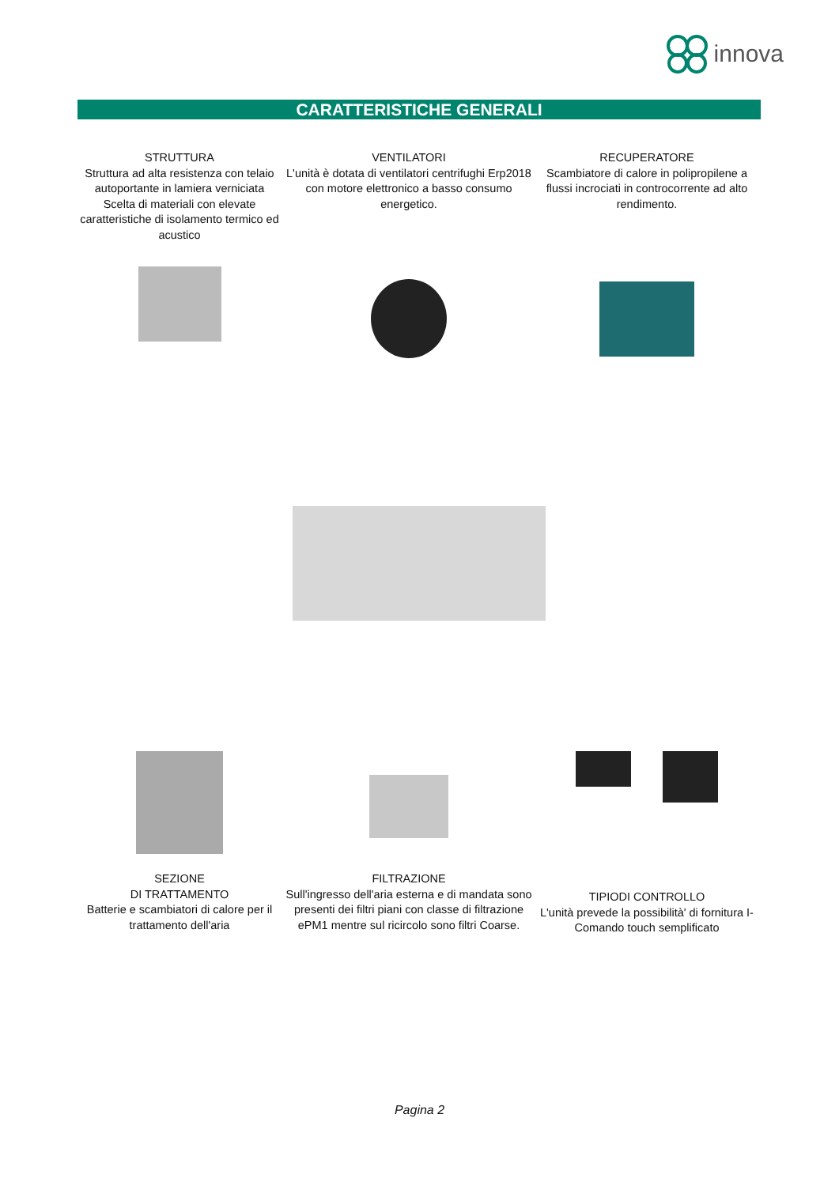innova
CARATTERISTICHE GENERALI
STRUTTURA
Struttura ad alta resistenza con telaio autoportante in lamiera verniciata
Scelta di materiali con elevate caratteristiche di isolamento termico ed acustico
VENTILATORI
L'unità è dotata di ventilatori centrifughi Erp2018 con motore elettronico a basso consumo energetico.
RECUPERATORE
Scambiatore di calore in polipropilene a flussi incrociati in controcorrente ad alto rendimento.
SEZIONE
DI TRATTAMENTO
Batterie e scambiatori di calore per il trattamento dell'aria
FILTRAZIONE
Sull'ingresso dell'aria esterna e di mandata sono presenti dei filtri piani con classe di filtrazione ePM1 mentre sul ricircolo sono filtri Coarse.
TIPIODI CONTROLLO
L'unità prevede la possibilità' di fornitura I-Comando touch semplificato
Pagina 2